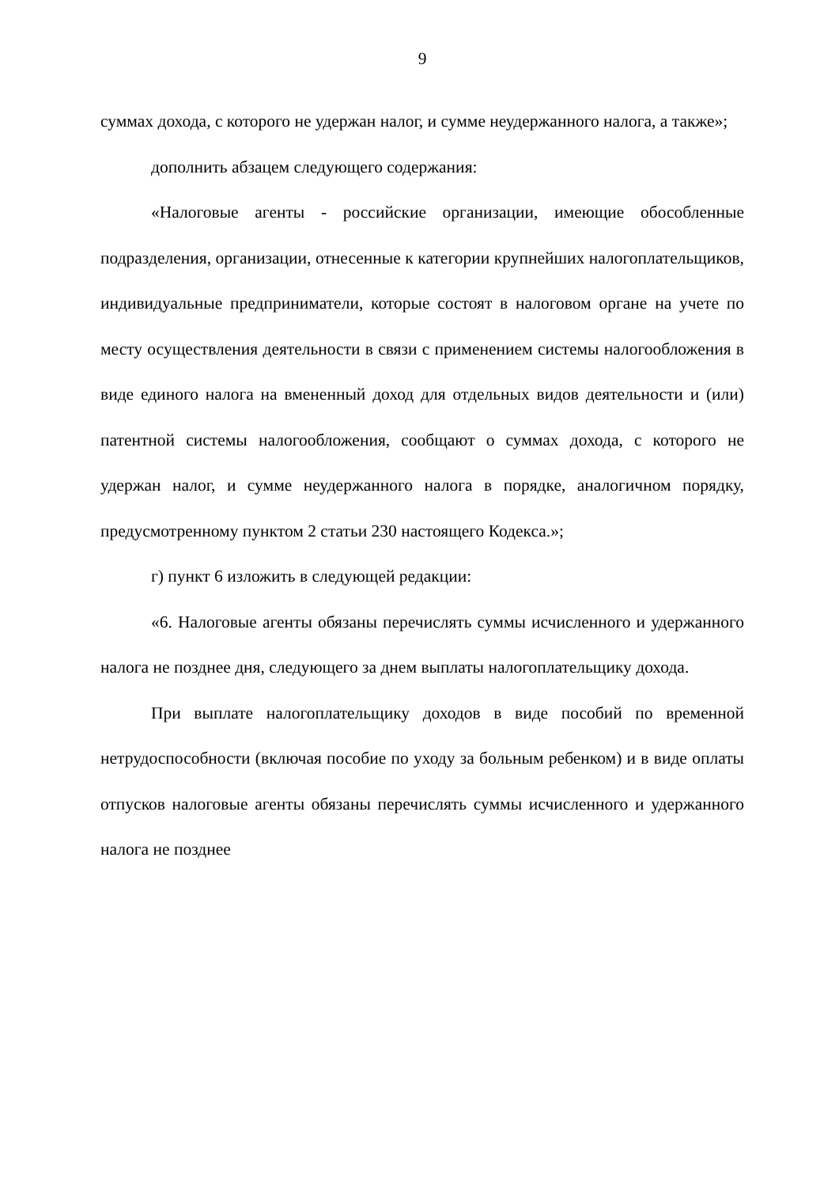9
суммах дохода, с которого не удержан налог, и сумме неудержанного налога, а также»;
дополнить абзацем следующего содержания:
«Налоговые агенты - российские организации, имеющие обособленные подразделения, организации, отнесенные к категории крупнейших налогоплательщиков, индивидуальные предприниматели, которые состоят в налоговом органе на учете по месту осуществления деятельности в связи с применением системы налогообложения в виде единого налога на вмененный доход для отдельных видов деятельности и (или) патентной системы налогообложения, сообщают о суммах дохода, с которого не удержан налог, и сумме неудержанного налога в порядке, аналогичном порядку, предусмотренному пунктом 2 статьи 230 настоящего Кодекса.»;
г) пункт 6 изложить в следующей редакции:
«6. Налоговые агенты обязаны перечислять суммы исчисленного и удержанного налога не позднее дня, следующего за днем выплаты налогоплательщику дохода.
При выплате налогоплательщику доходов в виде пособий по временной нетрудоспособности (включая пособие по уходу за больным ребенком) и в виде оплаты отпусков налоговые агенты обязаны перечислять суммы исчисленного и удержанного налога не позднее